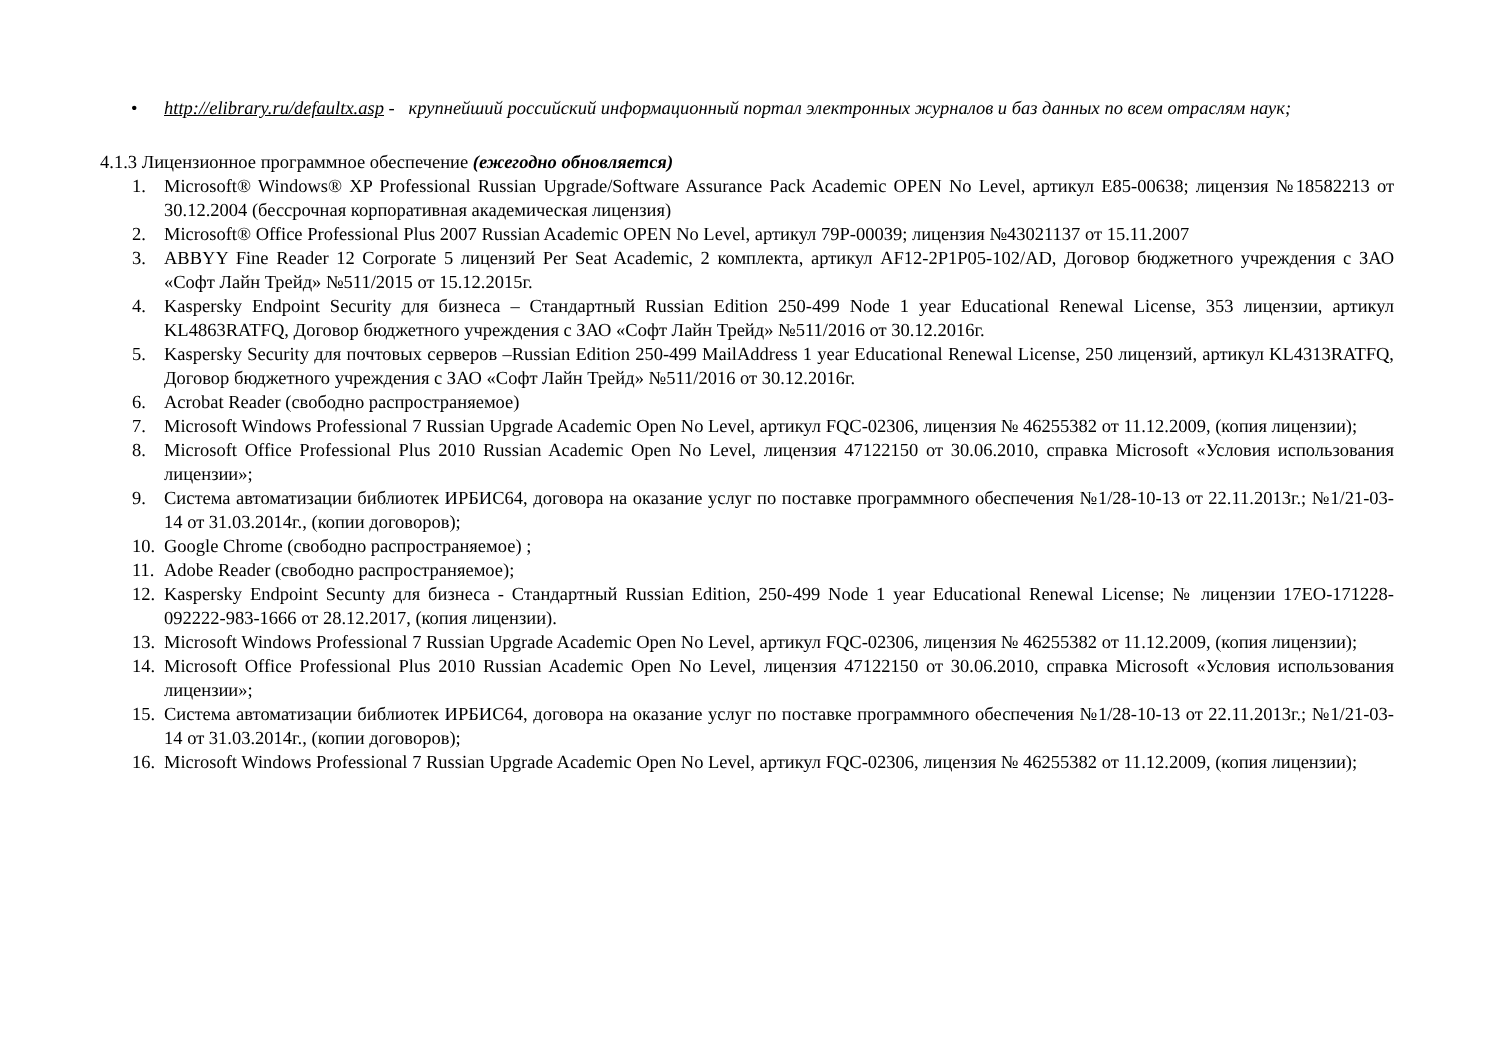• http://elibrary.ru/defaultx.asp - крупнейший российский информационный портал электронных журналов и баз данных по всем отраслям наук;
4.1.3 Лицензионное программное обеспечение (ежегодно обновляется)
1. Microsoft® Windows® XP Professional Russian Upgrade/Software Assurance Pack Academic OPEN No Level, артикул E85-00638; лицензия №18582213 от 30.12.2004 (бессрочная корпоративная академическая лицензия)
2. Microsoft® Office Professional Plus 2007 Russian Academic OPEN No Level, артикул 79P-00039; лицензия №43021137 от 15.11.2007
3. ABBYY Fine Reader 12 Corporate 5 лицензий Per Seat Academic, 2 комплекта, артикул AF12-2P1P05-102/AD, Договор бюджетного учреждения с ЗАО «Софт Лайн Трейд» №511/2015 от 15.12.2015г.
4. Kaspersky Endpoint Security для бизнеса – Стандартный Russian Edition 250-499 Node 1 year Educational Renewal License, 353 лицензии, артикул KL4863RATFQ, Договор бюджетного учреждения с ЗАО «Софт Лайн Трейд» №511/2016 от 30.12.2016г.
5. Kaspersky Security для почтовых серверов –Russian Edition 250-499 MailAddress 1 year Educational Renewal License, 250 лицензий, артикул KL4313RATFQ, Договор бюджетного учреждения с ЗАО «Софт Лайн Трейд» №511/2016 от 30.12.2016г.
6. Acrobat Reader (свободно распространяемое)
7. Microsoft Windows Professional 7 Russian Upgrade Academic Open No Level, артикул FQC-02306, лицензия № 46255382 от 11.12.2009, (копия лицензии);
8. Microsoft Office Professional Plus 2010 Russian Academic Open No Level, лицензия 47122150 от 30.06.2010, справка Microsoft «Условия использования лицензии»;
9. Система автоматизации библиотек ИРБИС64, договора на оказание услуг по поставке программного обеспечения №1/28-10-13 от 22.11.2013г.; №1/21-03-14 от 31.03.2014г., (копии договоров);
10. Google Chrome (свободно распространяемое) ;
11. Adobe Reader (свободно распространяемое);
12. Kaspersky Endpoint Secunty для бизнеса - Стандартный Russian Edition, 250-499 Node 1 year Educational Renewal License; № лицензии 17EO-171228-092222-983-1666 от 28.12.2017, (копия лицензии).
13. Microsoft Windows Professional 7 Russian Upgrade Academic Open No Level, артикул FQC-02306, лицензия № 46255382 от 11.12.2009, (копия лицензии);
14. Microsoft Office Professional Plus 2010 Russian Academic Open No Level, лицензия 47122150 от 30.06.2010, справка Microsoft «Условия использования лицензии»;
15. Система автоматизации библиотек ИРБИС64, договора на оказание услуг по поставке программного обеспечения №1/28-10-13 от 22.11.2013г.; №1/21-03-14 от 31.03.2014г., (копии договоров);
16. Microsoft Windows Professional 7 Russian Upgrade Academic Open No Level, артикул FQC-02306, лицензия № 46255382 от 11.12.2009, (копия лицензии);